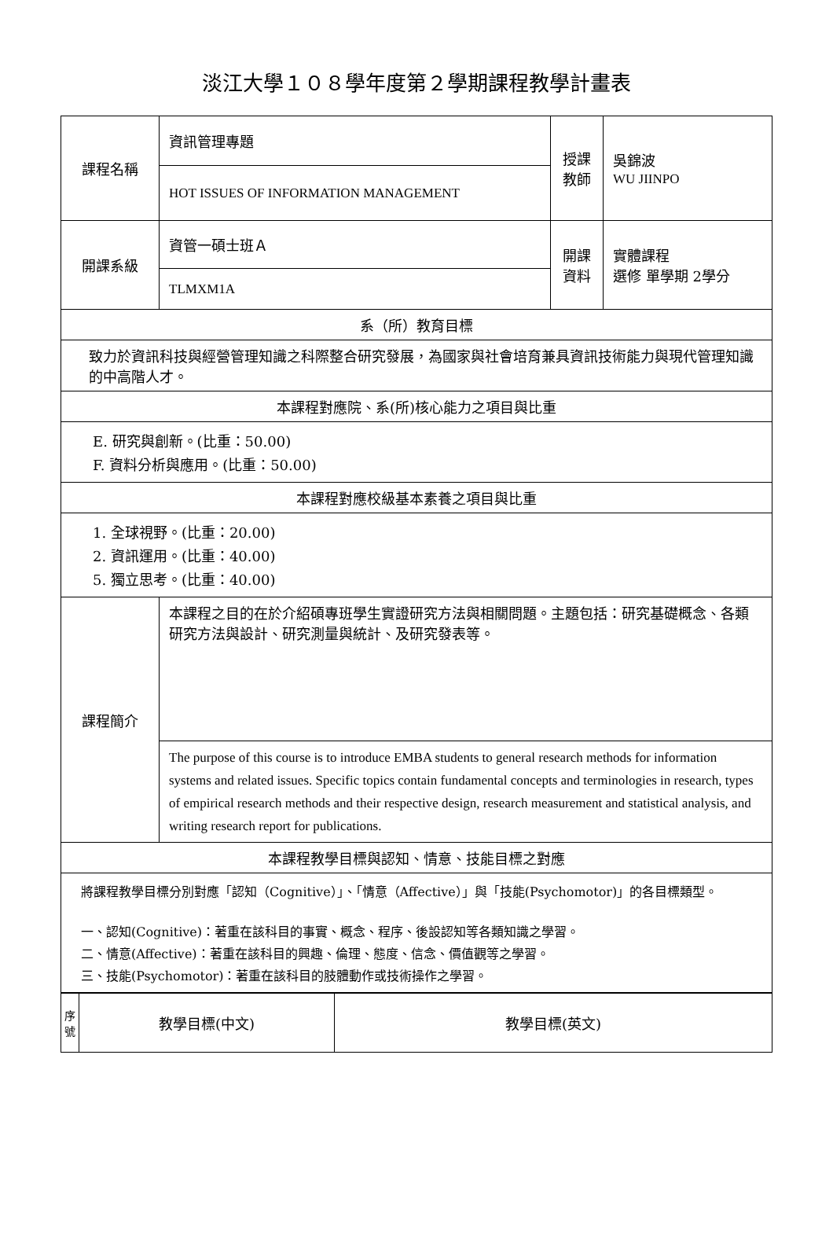淡江大學１０８學年度第２學期課程教學計畫表
| 課程名稱 | 資訊管理專題 | 授課 教師 | 吳錦波 WU JIINPO |
| | HOT ISSUES OF INFORMATION MANAGEMENT | | |
| 開課系級 | 資管一碩士班Ａ | 開課 資料 | 實體課程 選修 單學期 2學分 |
| | TLMXM1A | | |
| 系（所）教育目標 | | | |
| 致力於資訊科技與經營管理知識之科際整合研究發展，為國家與社會培育兼具資訊技術能力與現代管理知識的中高階人才。 | | | |
| 本課程對應院、系(所)核心能力之項目與比重 | | | |
| E. 研究與創新。(比重：50.00) F. 資料分析與應用。(比重：50.00) | | | |
| 本課程對應校級基本素養之項目與比重 | | | |
| 1. 全球視野。(比重：20.00) 2. 資訊運用。(比重：40.00) 5. 獨立思考。(比重：40.00) | | | |
| 課程簡介 | 本課程之目的在於介紹碩專班學生實證研究方法與相關問題。主題包括：研究基礎概念、各類研究方法與設計、研究測量與統計、及研究發表等。 | | |
| | The purpose of this course is to introduce EMBA students to general research methods for information systems and related issues. Specific topics contain fundamental concepts and terminologies in research, types of empirical research methods and their respective design, research measurement and statistical analysis, and writing research report for publications. | | |
| 本課程教學目標與認知、情意、技能目標之對應 | | | |
| 將課程教學目標分別對應「認知（Cognitive）」、「情意（Affective）」與「技能(Psychomotor)」的各目標類型。 一、認知(Cognitive)：著重在該科目的事實、概念、程序、後設認知等各類知識之學習。 二、情意(Affective)：著重在該科目的興趣、倫理、態度、信念、價值觀等之學習。 三、技能(Psychomotor)：著重在該科目的肢體動作或技術操作之學習。 | | | |
| 序 號 | 教學目標(中文) | 教學目標(英文) |